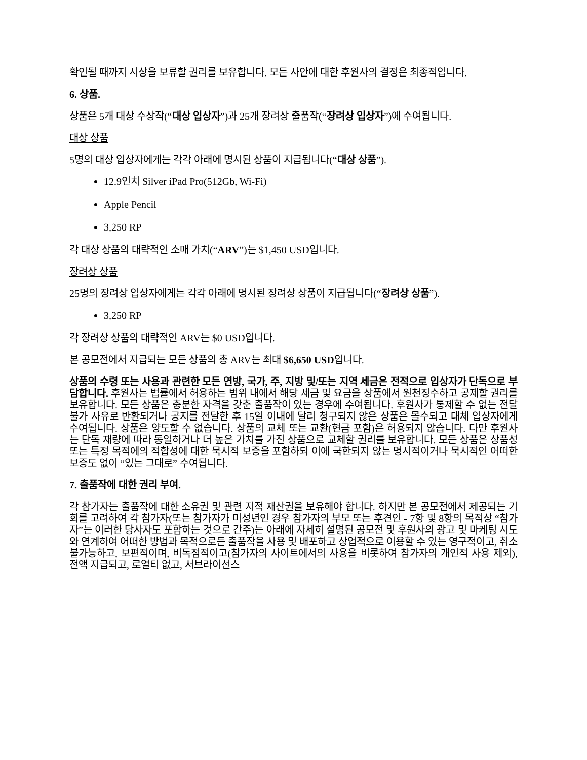확인될 때까지 시상을 보류할 권리를 보유합니다. 모든 사안에 대한 후원사의 결정은 최종적입니다.
6. 상품.
상품은 5개 대상 수상작(“대상 입상자”)과 25개 장려상 출품작(“장려상 입상자”)에 수여됩니다.
대상 상품
5명의 대상 입상자에게는 각각 아래에 명시된 상품이 지급됩니다(“대상 상품”).
12.9인치 Silver iPad Pro(512Gb, Wi-Fi)
Apple Pencil
3,250 RP
각 대상 상품의 대략적인 소매 가치(“ARV”)는 $1,450 USD입니다.
장려상 상품
25명의 장려상 입상자에게는 각각 아래에 명시된 장려상 상품이 지급됩니다(“장려상 상품”).
3,250 RP
각 장려상 상품의 대략적인 ARV는 $0 USD입니다.
본 공모전에서 지급되는 모든 상품의 총 ARV는 최대 $6,650 USD입니다.
상품의 수령 또는 사용과 관련한 모든 연방, 국가, 주, 지방 및/또는 지역 세금은 전적으로 입상자가 단독으로 부담합니다. 후원사는 법률에서 허용하는 범위 내에서 해당 세금 및 요금을 상품에서 원천징수하고 공제할 권리를 보유합니다. 모든 상품은 충분한 자격을 갖춘 출품작이 있는 경우에 수여됩니다. 후원사가 통제할 수 없는 전달 불가 사유로 반환되거나 공지를 전달한 후 15일 이내에 달리 청구되지 않은 상품은 몰수되고 대체 입상자에게 수여됩니다. 상품은 양도할 수 없습니다. 상품의 교체 또는 교환(현금 포함)은 허용되지 않습니다. 다만 후원사는 단독 재량에 따라 동일하거나 더 높은 가치를 가진 상품으로 교체할 권리를 보유합니다. 모든 상품은 상품성 또는 특정 목적에의 적합성에 대한 묵시적 보증을 포함하되 이에 국한되지 않는 명시적이거나 묵시적인 어떠한 보증도 없이 “있는 그대로” 수여됩니다.
7. 출품작에 대한 권리 부여.
각 참가자는 출품작에 대한 소유권 및 관련 지적 재산권을 보유해야 합니다. 하지만 본 공모전에서 제공되는 기회를 고려하여 각 참가자(또는 참가자가 미성년인 경우 참가자의 부모 또는 후견인 - 7항 및 8항의 목적상 “참가자”는 이러한 당사자도 포함하는 것으로 간주)는 아래에 자세히 설명된 공모전 및 후원사의 광고 및 마케팅 시도와 연계하여 어떠한 방법과 목적으로든 출품작을 사용 및 배포하고 상업적으로 이용할 수 있는 영구적이고, 취소 불가능하고, 보편적이며, 비독점적이고(참가자의 사이트에서의 사용을 비롯하여 참가자의 개인적 사용 제외), 전액 지급되고, 로열티 없고, 서브라이선스